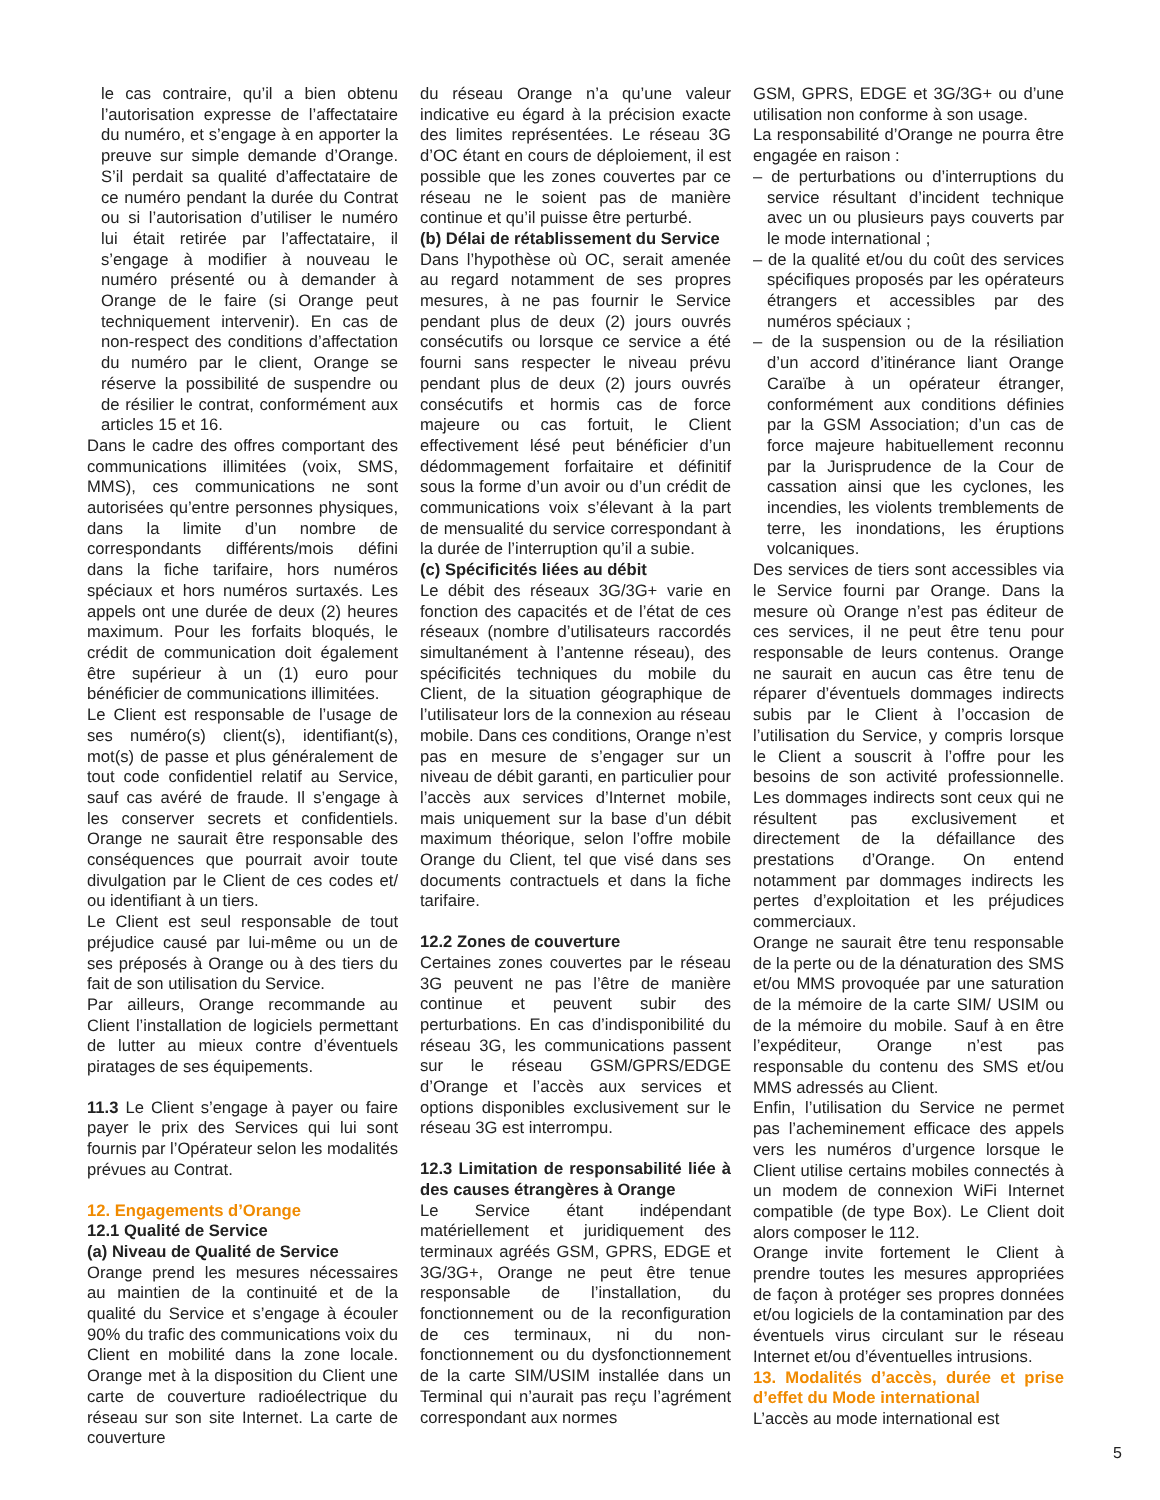le cas contraire, qu’il a bien obtenu l’autorisation expresse de l’affectataire du numéro, et s’engage à en apporter la preuve sur simple demande d’Orange. S’il perdait sa qualité d’affectataire de ce numéro pendant la durée du Contrat ou si l’autorisation d’utiliser le numéro lui était retirée par l’affectataire, il s’engage à modifier à nouveau le numéro présenté ou à demander à Orange de le faire (si Orange peut techniquement intervenir). En cas de non-respect des conditions d’affectation du numéro par le client, Orange se réserve la possibilité de suspendre ou de résilier le contrat, conformément aux articles 15 et 16.
Dans le cadre des offres comportant des communications illimitées (voix, SMS, MMS), ces communications ne sont autorisées qu’entre personnes physiques, dans la limite d’un nombre de correspondants différents/mois défini dans la fiche tarifaire, hors numéros spéciaux et hors numéros surtaxés. Les appels ont une durée de deux (2) heures maximum. Pour les forfaits bloqués, le crédit de communication doit également être supérieur à un (1) euro pour bénéficier de communications illimitées.
Le Client est responsable de l’usage de ses numéro(s) client(s), identifiant(s), mot(s) de passe et plus généralement de tout code confidentiel relatif au Service, sauf cas avéré de fraude. Il s’engage à les conserver secrets et confidentiels. Orange ne saurait être responsable des conséquences que pourrait avoir toute divulgation par le Client de ces codes et/ ou identifiant à un tiers.
Le Client est seul responsable de tout préjudice causé par lui-même ou un de ses préposés à Orange ou à des tiers du fait de son utilisation du Service.
Par ailleurs, Orange recommande au Client l’installation de logiciels permettant de lutter au mieux contre d’éventuels piratages de ses équipements.
11.3 Le Client s’engage à payer ou faire payer le prix des Services qui lui sont fournis par l’Opérateur selon les modalités prévues au Contrat.
12. Engagements d’Orange
12.1 Qualité de Service
(a) Niveau de Qualité de Service
Orange prend les mesures nécessaires au maintien de la continuité et de la qualité du Service et s’engage à écouler 90% du trafic des communications voix du Client en mobilité dans la zone locale. Orange met à la disposition du Client une carte de couverture radioélectrique du réseau sur son site Internet. La carte de couverture
du réseau Orange n’a qu’une valeur indicative eu égard à la précision exacte des limites représentées. Le réseau 3G d’OC étant en cours de déploiement, il est possible que les zones couvertes par ce réseau ne le soient pas de manière continue et qu’il puisse être perturbé.
(b) Délai de rétablissement du Service
Dans l’hypothèse où OC, serait amenée au regard notamment de ses propres mesures, à ne pas fournir le Service pendant plus de deux (2) jours ouvrés consécutifs ou lorsque ce service a été fourni sans respecter le niveau prévu pendant plus de deux (2) jours ouvrés consécutifs et hormis cas de force majeure ou cas fortuit, le Client effectivement lésé peut bénéficier d’un dédommagement forfaitaire et définitif sous la forme d’un avoir ou d’un crédit de communications voix s’élevant à la part de mensualité du service correspondant à la durée de l’interruption qu’il a subie.
(c) Spécificités liées au débit
Le débit des réseaux 3G/3G+ varie en fonction des capacités et de l’état de ces réseaux (nombre d’utilisateurs raccordés simultanément à l’antenne réseau), des spécificités techniques du mobile du Client, de la situation géographique de l’utilisateur lors de la connexion au réseau mobile. Dans ces conditions, Orange n’est pas en mesure de s’engager sur un niveau de débit garanti, en particulier pour l’accès aux services d’Internet mobile, mais uniquement sur la base d’un débit maximum théorique, selon l’offre mobile Orange du Client, tel que visé dans ses documents contractuels et dans la fiche tarifaire.
12.2 Zones de couverture
Certaines zones couvertes par le réseau 3G peuvent ne pas l’être de manière continue et peuvent subir des perturbations. En cas d’indisponibilité du réseau 3G, les communications passent sur le réseau GSM/GPRS/EDGE d’Orange et l’accès aux services et options disponibles exclusivement sur le réseau 3G est interrompu.
12.3 Limitation de responsabilité liée à des causes étrangères à Orange
Le Service étant indépendant matériellement et juridiquement des terminaux agréés GSM, GPRS, EDGE et 3G/3G+, Orange ne peut être tenue responsable de l’installation, du fonctionnement ou de la reconfiguration de ces terminaux, ni du non-fonctionnement ou du dysfonctionnement de la carte SIM/USIM installée dans un Terminal qui n’aurait pas reçu l’agrément correspondant aux normes
GSM, GPRS, EDGE et 3G/3G+ ou d’une utilisation non conforme à son usage.
La responsabilité d’Orange ne pourra être engagée en raison :
– de perturbations ou d’interruptions du service résultant d’incident technique avec un ou plusieurs pays couverts par le mode international ;
– de la qualité et/ou du coût des services spécifiques proposés par les opérateurs étrangers et accessibles par des numéros spéciaux ;
– de la suspension ou de la résiliation d’un accord d’itinérance liant Orange Caraïbe à un opérateur étranger, conformément aux conditions définies par la GSM Association; d’un cas de force majeure habituellement reconnu par la Jurisprudence de la Cour de cassation ainsi que les cyclones, les incendies, les violents tremblements de terre, les inondations, les éruptions volcaniques.
Des services de tiers sont accessibles via le Service fourni par Orange. Dans la mesure où Orange n’est pas éditeur de ces services, il ne peut être tenu pour responsable de leurs contenus. Orange ne saurait en aucun cas être tenu de réparer d’éventuels dommages indirects subis par le Client à l’occasion de l’utilisation du Service, y compris lorsque le Client a souscrit à l’offre pour les besoins de son activité professionnelle. Les dommages indirects sont ceux qui ne résultent pas exclusivement et directement de la défaillance des prestations d’Orange. On entend notamment par dommages indirects les pertes d’exploitation et les préjudices commerciaux.
Orange ne saurait être tenu responsable de la perte ou de la dénaturation des SMS et/ou MMS provoquée par une saturation de la mémoire de la carte SIM/ USIM ou de la mémoire du mobile. Sauf à en être l’expéditeur, Orange n’est pas responsable du contenu des SMS et/ou MMS adressés au Client.
Enfin, l’utilisation du Service ne permet pas l’acheminement efficace des appels vers les numéros d’urgence lorsque le Client utilise certains mobiles connectés à un modem de connexion WiFi Internet compatible (de type Box). Le Client doit alors composer le 112.
Orange invite fortement le Client à prendre toutes les mesures appropriées de façon à protéger ses propres données et/ou logiciels de la contamination par des éventuels virus circulant sur le réseau Internet et/ou d’éventuelles intrusions.
13. Modalités d’accès, durée et prise d’effet du Mode international
L’accès au mode international est
5